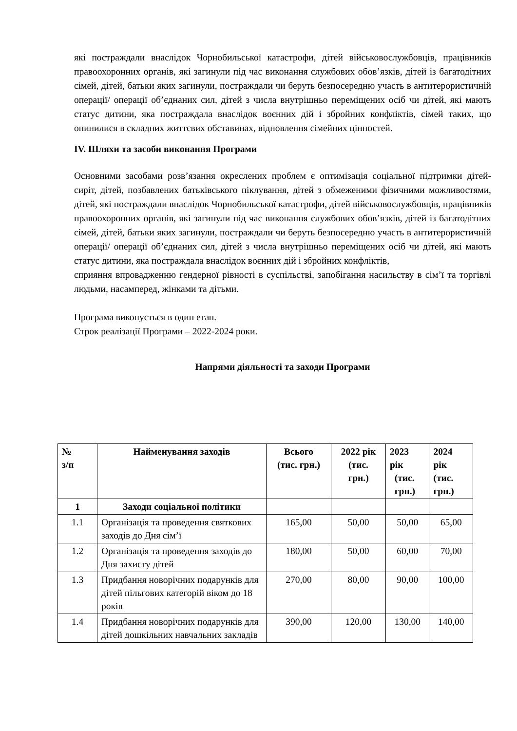які постраждали внаслідок Чорнобильської катастрофи, дітей військовослужбовців, працівників правоохоронних органів, які загинули під час виконання службових обов’язків, дітей із багатодітних сімей, дітей, батьки яких загинули, постраждали чи беруть безпосередню участь в антитерористичній операції/ операції об’єднаних сил, дітей з числа внутрішньо переміщених осіб чи дітей, які мають статус дитини, яка постраждала внаслідок воєнних дій і збройних конфліктів, сімей таких, що опинилися в складних життєвих обставинах, відновлення сімейних цінностей.
IV. Шляхи та засоби виконання Програми
Основними засобами розв’язання окреслених проблем є оптимізація соціальної підтримки дітей-сиріт, дітей, позбавлених батьківського піклування, дітей з обмеженими фізичними можливостями, дітей, які постраждали внаслідок Чорнобильської катастрофи, дітей військовослужбовців, працівників правоохоронних органів, які загинули під час виконання службових обов’язків, дітей із багатодітних сімей, дітей, батьки яких загинули, постраждали чи беруть безпосередню участь в антитерористичній операції/ операції об’єднаних сил, дітей з числа внутрішньо переміщених осіб чи дітей, які мають статус дитини, яка постраждала внаслідок воєнних дій і збройних конфліктів,
сприяння впровадженню гендерної рівності в суспільстві, запобігання насильству в сім’ї та торгівлі людьми, насамперед, жінками та дітьми.
Програма виконується в один етап.
Строк реалізації Програми – 2022-2024 роки.
Напрями діяльності та заходи Програми
| № з/п | Найменування заходів | Всього (тис. грн.) | 2022 рік (тис. грн.) | 2023 рік (тис. грн.) | 2024 рік (тис. грн.) |
| --- | --- | --- | --- | --- | --- |
| 1 | Заходи соціальної політики | | | | |
| 1.1 | Організація та проведення святкових заходів до Дня сім’ї | 165,00 | 50,00 | 50,00 | 65,00 |
| 1.2 | Організація та проведення заходів до Дня захисту дітей | 180,00 | 50,00 | 60,00 | 70,00 |
| 1.3 | Придбання новорічних подарунків для дітей пільгових категорій віком до 18 років | 270,00 | 80,00 | 90,00 | 100,00 |
| 1.4 | Придбання новорічних подарунків для дітей дошкільних навчальних закладів | 390,00 | 120,00 | 130,00 | 140,00 |